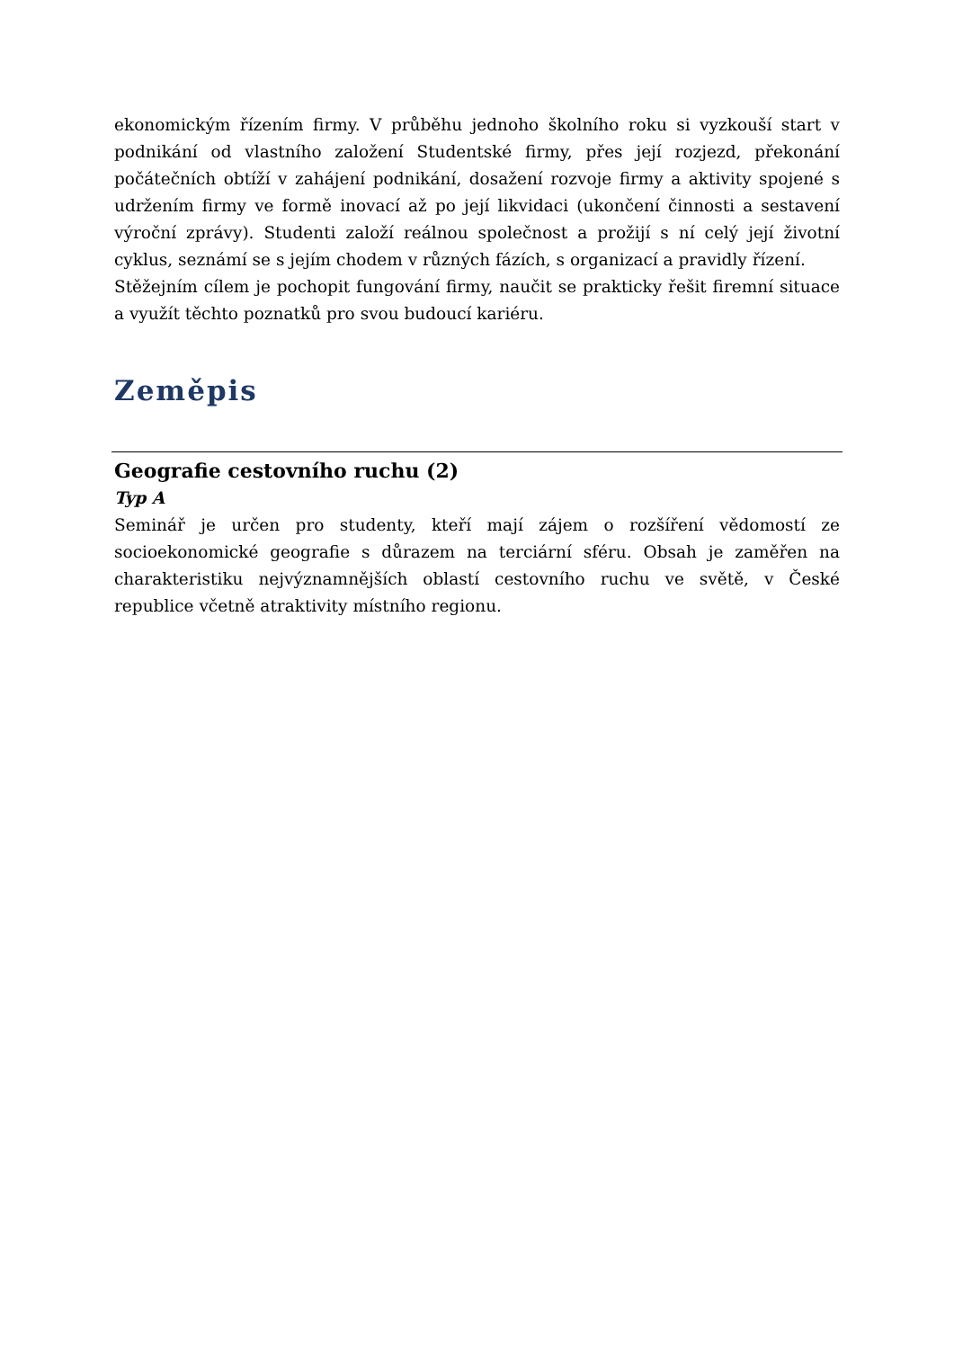ekonomickým řízením firmy. V průběhu jednoho školního roku si vyzkouší start v podnikání od vlastního založení Studentské firmy, přes její rozjezd, překonání počátečních obtíží v zahájení podnikání, dosažení rozvoje firmy a aktivity spojené s udržením firmy ve formě inovací až po její likvidaci (ukončení činnosti a sestavení výroční zprávy). Studenti založí reálnou společnost a prožijí s ní celý její životní cyklus, seznámí se s jejím chodem v různých fázích, s organizací a pravidly řízení.
Stěžejním cílem je pochopit fungování firmy, naučit se prakticky řešit firemní situace a využít těchto poznatků pro svou budoucí kariéru.
Zeměpis
Geografie cestovního ruchu (2)
Typ A
Seminář je určen pro studenty, kteří mají zájem o rozšíření vědomostí ze socioekonomické geografie s důrazem na terciární sféru. Obsah je zaměřen na charakteristiku nejvýznamnějších oblastí cestovního ruchu ve světě, v České republice včetně atraktivity místního regionu.